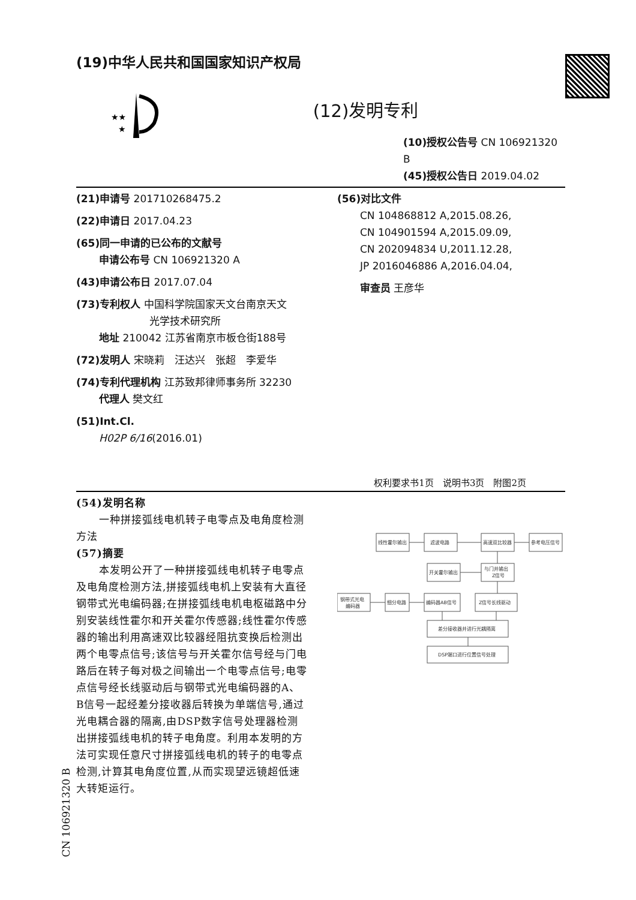(19)中华人民共和国国家知识产权局
★★
★
(12)发明专利
(10)授权公告号 CN 106921320 B
(45)授权公告日 2019.04.02
(21)申请号 201710268475.2
(22)申请日 2017.04.23
(65)同一申请的已公布的文献号
申请公布号 CN 106921320 A
(43)申请公布日 2017.07.04
(73)专利权人 中国科学院国家天文台南京天文
光学技术研究所
地址 210042 江苏省南京市板仓街188号
(72)发明人 宋晓莉　汪达兴　张超　李爱华
(74)专利代理机构 江苏致邦律师事务所 32230
代理人 樊文红
(51)Int.Cl.
H02P 6/16(2016.01)
(56)对比文件
CN 104868812 A,2015.08.26,
CN 104901594 A,2015.09.09,
CN 202094834 U,2011.12.28,
JP 2016046886 A,2016.04.04,
审查员 王彦华
权利要求书1页　说明书3页　附图2页
(54)发明名称
一种拼接弧线电机转子电零点及电角度检测方法
(57)摘要
本发明公开了一种拼接弧线电机转子电零点及电角度检测方法,拼接弧线电机上安装有大直径钢带式光电编码器;在拼接弧线电机电枢磁路中分别安装线性霍尔和开关霍尔传感器;线性霍尔传感器的输出利用高速双比较器经阻抗变换后检测出两个电零点信号;该信号与开关霍尔信号经与门电路后在转子每对极之间输出一个电零点信号;电零点信号经长线驱动后与钢带式光电编码器的A、B信号一起经差分接收器后转换为单端信号,通过光电耦合器的隔离,由DSP数字信号处理器检测出拼接弧线电机的转子电角度。利用本发明的方法可实现任意尺寸拼接弧线电机的转子的电零点检测,计算其电角度位置,从而实现望远镜超低速大转矩运行。
线性霍尔输出
滤波电路
高速双比较器
参考电压信号
开关霍尔输出
与门并输出
Z信号
钢带式光电
编码器
细分电路
编码器AB信号
Z信号长线驱动
差分接收器并进行光耦隔离
DSP端口进行位置信号处理
CN 106921320 B